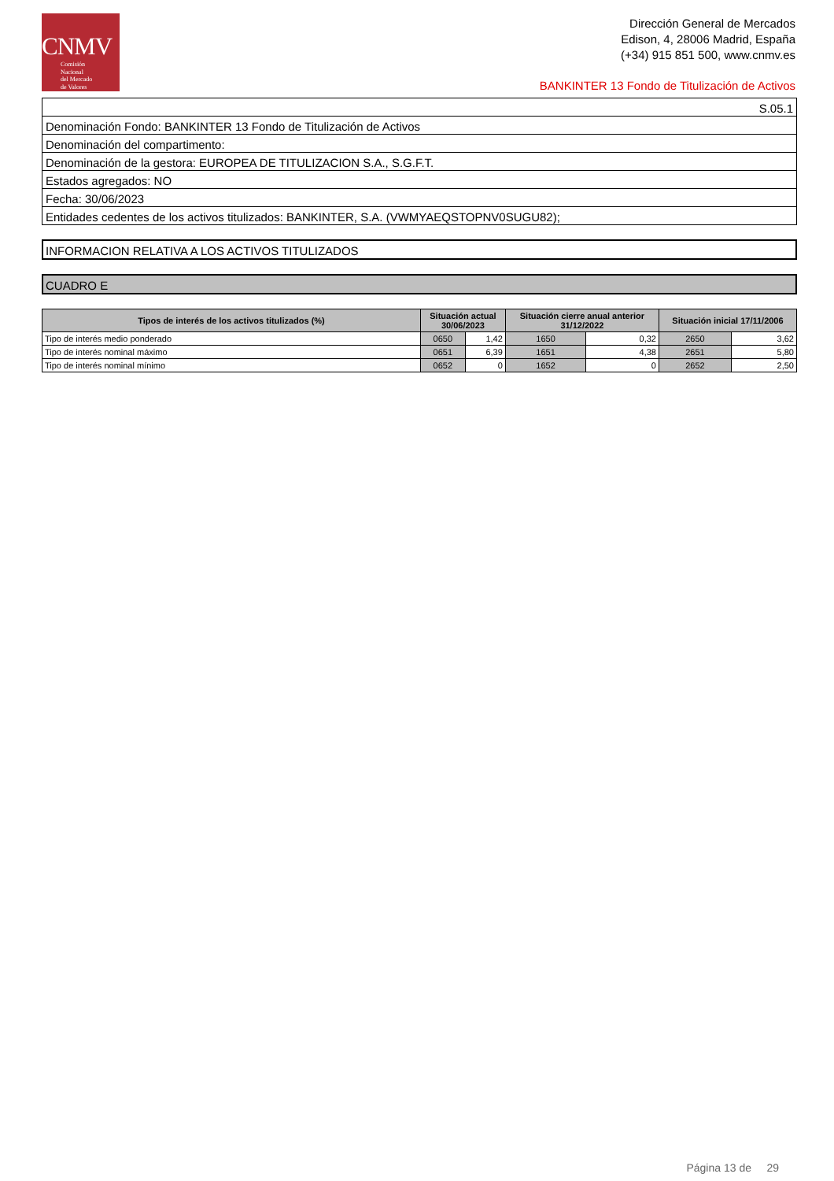CNMV
Comisión
Nacional
del Mercado
de Valores
Dirección General de Mercados
Edison, 4, 28006 Madrid, España
(+34) 915 851 500, www.cnmv.es
BANKINTER 13 Fondo de Titulización de Activos
| S.05.1 |
| Denominación Fondo: BANKINTER 13 Fondo de Titulización de Activos |
| Denominación del compartimento: |
| Denominación de la gestora: EUROPEA DE TITULIZACION S.A., S.G.F.T. |
| Estados agregados: NO |
| Fecha: 30/06/2023 |
| Entidades cedentes de los activos titulizados: BANKINTER, S.A. (VWMYAEQSTOPNV0SUGU82); |
INFORMACION RELATIVA A LOS ACTIVOS TITULIZADOS
CUADRO E
| Tipos de interés de los activos titulizados (%) | Situación actual 30/06/2023 | | Situación cierre anual anterior 31/12/2022 | | Situación inicial 17/11/2006 | |
| --- | --- | --- | --- | --- | --- | --- |
| Tipo de interés medio ponderado | 0650 | 1,42 | 1650 | 0,32 | 2650 | 3,62 |
| Tipo de interés nominal máximo | 0651 | 6,39 | 1651 | 4,38 | 2651 | 5,80 |
| Tipo de interés nominal mínimo | 0652 | 0 | 1652 | 0 | 2652 | 2,50 |
Página 13 de 29